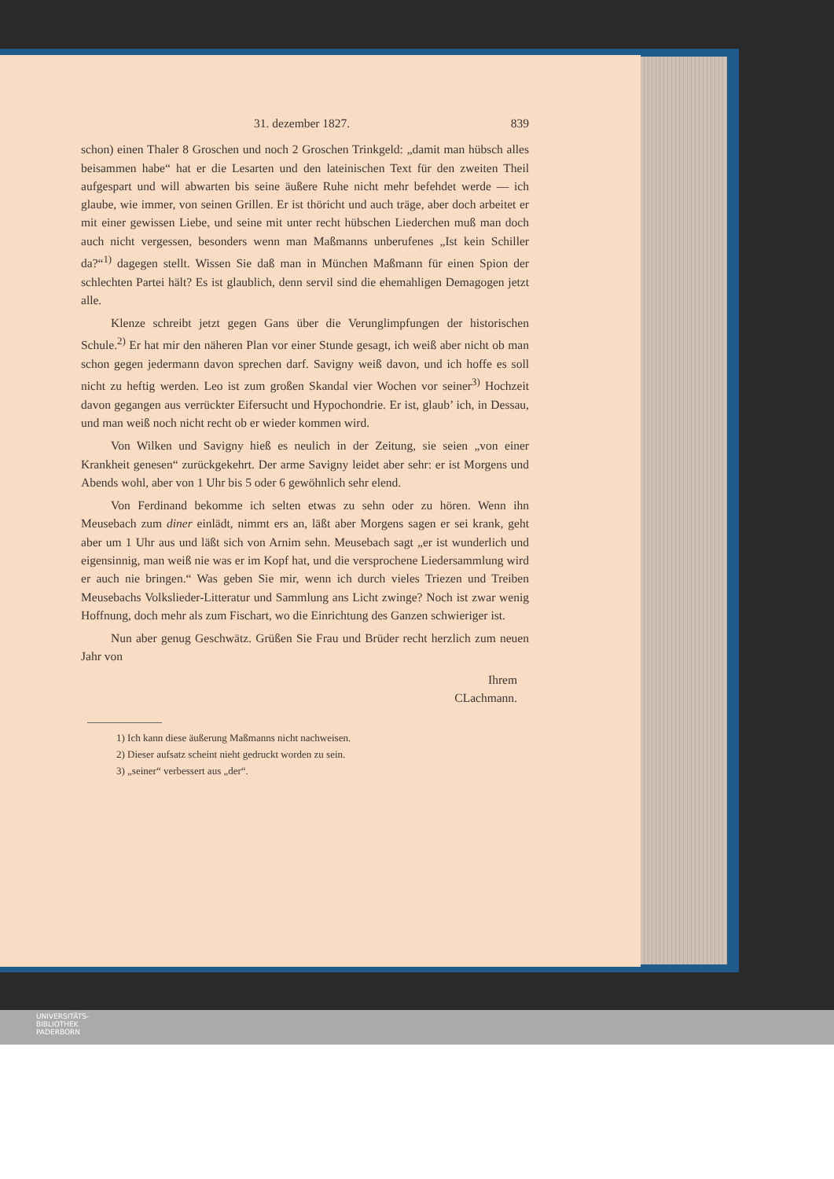31. dezember 1827. 839
schon) einen Thaler 8 Groschen und noch 2 Groschen Trinkgeld: „damit man hübsch alles beisammen habe“ hat er die Lesarten und den lateinischen Text für den zweiten Theil aufgespart und will abwarten bis seine äußere Ruhe nicht mehr befehdet werde — ich glaube, wie immer, von seinen Grillen. Er ist thöricht und auch träge, aber doch arbeitet er mit einer gewissen Liebe, und seine mit unter recht hübschen Liederchen muß man doch auch nicht vergessen, besonders wenn man Maßmanns unberufenes „Ist kein Schiller da?“<sup>1)</sup> dagegen stellt. Wissen Sie daß man in München Maßmann für einen Spion der schlechten Partei hält? Es ist glaublich, denn servil sind die ehemahligen Demagogen jetzt alle.
Klenze schreibt jetzt gegen Gans über die Verunglimpfungen der historischen Schule.<sup>2)</sup> Er hat mir den näheren Plan vor einer Stunde gesagt, ich weiß aber nicht ob man schon gegen jedermann davon sprechen darf. Savigny weiß davon, und ich hoffe es soll nicht zu heftig werden. Leo ist zum großen Skandal vier Wochen vor seiner<sup>3)</sup> Hochzeit davon gegangen aus verrückter Eifersucht und Hypochondrie. Er ist, glaub’ ich, in Dessau, und man weiß noch nicht recht ob er wieder kommen wird.
Von Wilken und Savigny hieß es neulich in der Zeitung, sie seien „von einer Krankheit genesen“ zurückgekehrt. Der arme Savigny leidet aber sehr: er ist Morgens und Abends wohl, aber von 1 Uhr bis 5 oder 6 gewöhnlich sehr elend.
Von Ferdinand bekomme ich selten etwas zu sehn oder zu hören. Wenn ihn Meusebach zum diner einlädt, nimmt ers an, läßt aber Morgens sagen er sei krank, geht aber um 1 Uhr aus und läßt sich von Arnim sehn. Meusebach sagt „er ist wunderlich und eigensinnig, man weiß nie was er im Kopf hat, und die versprochene Liedersammlung wird er auch nie bringen.“ Was geben Sie mir, wenn ich durch vieles Triezen und Treiben Meusebachs Volkslieder-Litteratur und Sammlung ans Licht zwinge? Noch ist zwar wenig Hoffnung, doch mehr als zum Fischart, wo die Einrichtung des Ganzen schwieriger ist.
Nun aber genug Geschwätz. Grüßen Sie Frau und Brüder recht herzlich zum neuen Jahr von
Ihrem
CLachmann.
1) Ich kann diese äußerung Maßmanns nicht nachweisen.
2) Dieser aufsatz scheint nieht gedruckt worden zu sein.
3) „seiner“ verbessert aus „der“.
UNIVERSITÄTS-
BIBLIOTHEK
PADERBORN